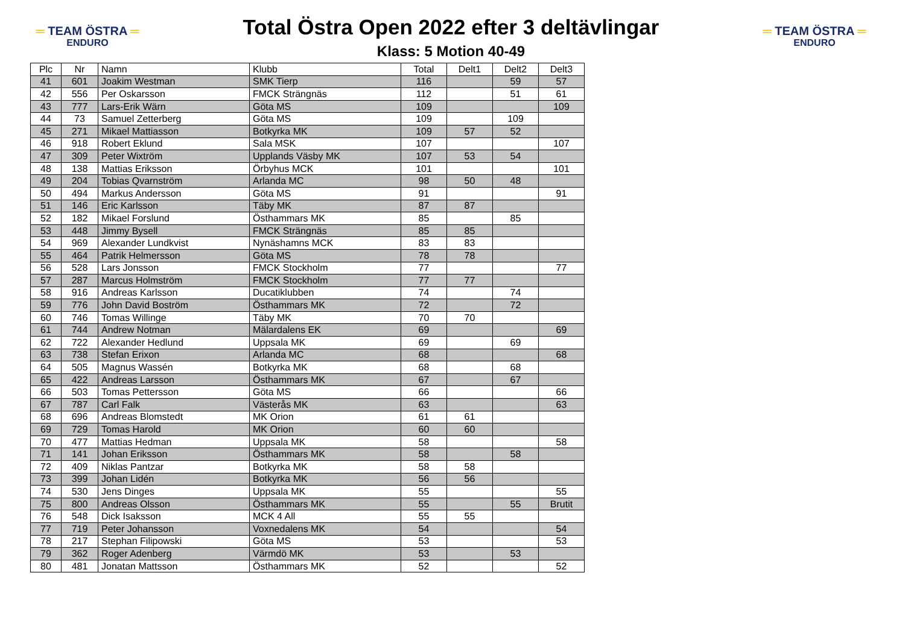═ TEAM ÖSTRA ═
ENDURO
Total Östra Open 2022 efter 3 deltävlingar
Klass: 5 Motion 40-49
═ TEAM ÖSTRA ═
ENDURO
| Plc | Nr | Namn | Klubb | Total | Delt1 | Delt2 | Delt3 |
| --- | --- | --- | --- | --- | --- | --- | --- |
| 41 | 601 | Joakim Westman | SMK Tierp | 116 | | 59 | 57 |
| 42 | 556 | Per Oskarsson | FMCK Strängnäs | 112 | | 51 | 61 |
| 43 | 777 | Lars-Erik Wärn | Göta MS | 109 | | | 109 |
| 44 | 73 | Samuel Zetterberg | Göta MS | 109 | | 109 | |
| 45 | 271 | Mikael Mattiasson | Botkyrka MK | 109 | 57 | 52 | |
| 46 | 918 | Robert Eklund | Sala MSK | 107 | | | 107 |
| 47 | 309 | Peter Wixtröm | Upplands Väsby MK | 107 | 53 | 54 | |
| 48 | 138 | Mattias Eriksson | Örbyhus MCK | 101 | | | 101 |
| 49 | 204 | Tobias Qvarnström | Arlanda MC | 98 | 50 | 48 | |
| 50 | 494 | Markus Andersson | Göta MS | 91 | | | 91 |
| 51 | 146 | Eric Karlsson | Täby MK | 87 | 87 | | |
| 52 | 182 | Mikael Forslund | Östhammars MK | 85 | | 85 | |
| 53 | 448 | Jimmy Bysell | FMCK Strängnäs | 85 | 85 | | |
| 54 | 969 | Alexander Lundkvist | Nynäshamns MCK | 83 | 83 | | |
| 55 | 464 | Patrik Helmersson | Göta MS | 78 | 78 | | |
| 56 | 528 | Lars Jonsson | FMCK Stockholm | 77 | | | 77 |
| 57 | 287 | Marcus Holmström | FMCK Stockholm | 77 | 77 | | |
| 58 | 916 | Andreas Karlsson | Ducatiklubben | 74 | | 74 | |
| 59 | 776 | John David Boström | Östhammars MK | 72 | | 72 | |
| 60 | 746 | Tomas Willinge | Täby MK | 70 | 70 | | |
| 61 | 744 | Andrew Notman | Mälardalens EK | 69 | | | 69 |
| 62 | 722 | Alexander Hedlund | Uppsala MK | 69 | | 69 | |
| 63 | 738 | Stefan Erixon | Arlanda MC | 68 | | | 68 |
| 64 | 505 | Magnus Wassén | Botkyrka MK | 68 | | 68 | |
| 65 | 422 | Andreas Larsson | Östhammars MK | 67 | | 67 | |
| 66 | 503 | Tomas Pettersson | Göta MS | 66 | | | 66 |
| 67 | 787 | Carl Falk | Västerås MK | 63 | | | 63 |
| 68 | 696 | Andreas Blomstedt | MK Orion | 61 | 61 | | |
| 69 | 729 | Tomas Harold | MK Orion | 60 | 60 | | |
| 70 | 477 | Mattias Hedman | Uppsala MK | 58 | | | 58 |
| 71 | 141 | Johan Eriksson | Östhammars MK | 58 | | 58 | |
| 72 | 409 | Niklas Pantzar | Botkyrka MK | 58 | 58 | | |
| 73 | 399 | Johan Lidén | Botkyrka MK | 56 | 56 | | |
| 74 | 530 | Jens Dinges | Uppsala MK | 55 | | | 55 |
| 75 | 800 | Andreas Olsson | Östhammars MK | 55 | | 55 | Brutit |
| 76 | 548 | Dick Isaksson | MCK 4 All | 55 | 55 | | |
| 77 | 719 | Peter Johansson | Voxnedalens MK | 54 | | | 54 |
| 78 | 217 | Stephan Filipowski | Göta MS | 53 | | | 53 |
| 79 | 362 | Roger Adenberg | Värmdö MK | 53 | | 53 | |
| 80 | 481 | Jonatan Mattsson | Östhammars MK | 52 | | | 52 |